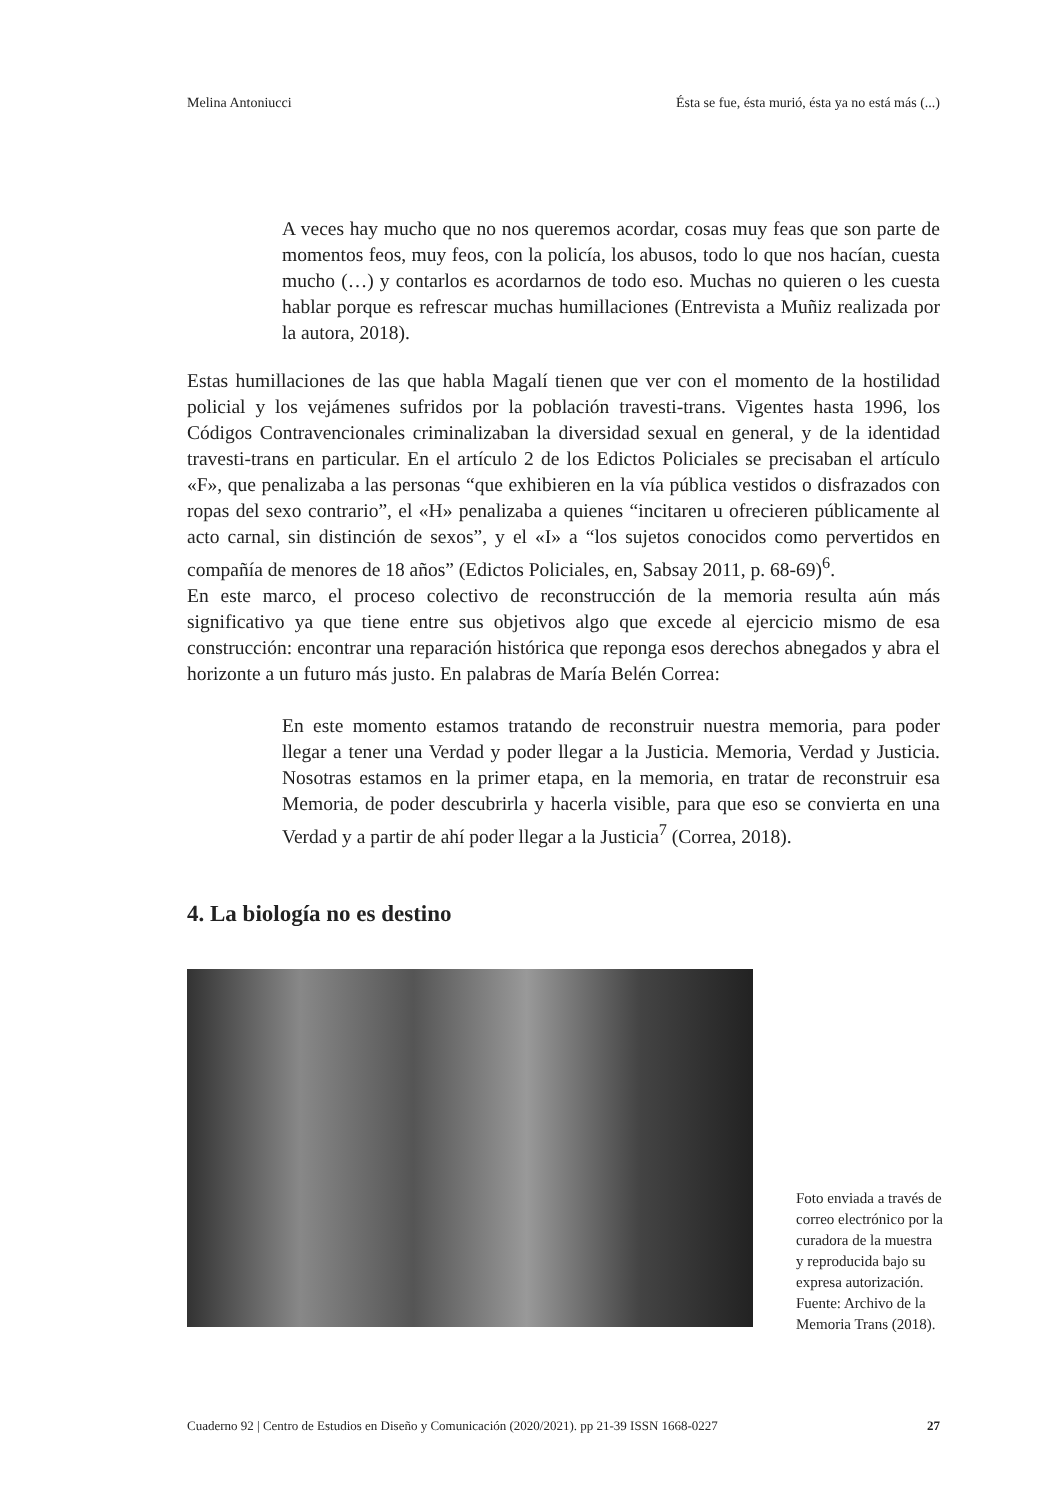Melina Antoniucci Ésta se fue, ésta murió, ésta ya no está más (...)
A veces hay mucho que no nos queremos acordar, cosas muy feas que son parte de momentos feos, muy feos, con la policía, los abusos, todo lo que nos hacían, cuesta mucho (…) y contarlos es acordarnos de todo eso. Muchas no quieren o les cuesta hablar porque es refrescar muchas humillaciones (Entrevista a Muñiz realizada por la autora, 2018).
Estas humillaciones de las que habla Magalí tienen que ver con el momento de la hostilidad policial y los vejámenes sufridos por la población travesti-trans. Vigentes hasta 1996, los Códigos Contravencionales criminalizaban la diversidad sexual en general, y de la identidad travesti-trans en particular. En el artículo 2 de los Edictos Policiales se precisaban el artículo «F», que penalizaba a las personas “que exhibieren en la vía pública vestidos o disfrazados con ropas del sexo contrario”, el «H» penalizaba a quienes “incitaren u ofrecieren públicamente al acto carnal, sin distinción de sexos”, y el «I» a “los sujetos conocidos como pervertidos en compañía de menores de 18 años” (Edictos Policiales, en, Sabsay 2011, p. 68-69)<sup>6</sup>.
En este marco, el proceso colectivo de reconstrucción de la memoria resulta aún más significativo ya que tiene entre sus objetivos algo que excede al ejercicio mismo de esa construcción: encontrar una reparación histórica que reponga esos derechos abnegados y abra el horizonte a un futuro más justo. En palabras de María Belén Correa:
En este momento estamos tratando de reconstruir nuestra memoria, para poder llegar a tener una Verdad y poder llegar a la Justicia. Memoria, Verdad y Justicia. Nosotras estamos en la primer etapa, en la memoria, en tratar de reconstruir esa Memoria, de poder descubrirla y hacerla visible, para que eso se convierta en una Verdad y a partir de ahí poder llegar a la Justicia<sup>7</sup> (Correa, 2018).
4. La biología no es destino
Foto enviada a través de
correo electrónico por la
curadora de la muestra
y reproducida bajo su
expresa autorización.
Fuente: Archivo de la
Memoria Trans (2018).
Cuaderno 92 | Centro de Estudios en Diseño y Comunicación (2020/2021). pp 21-39 ISSN 1668-0227 27